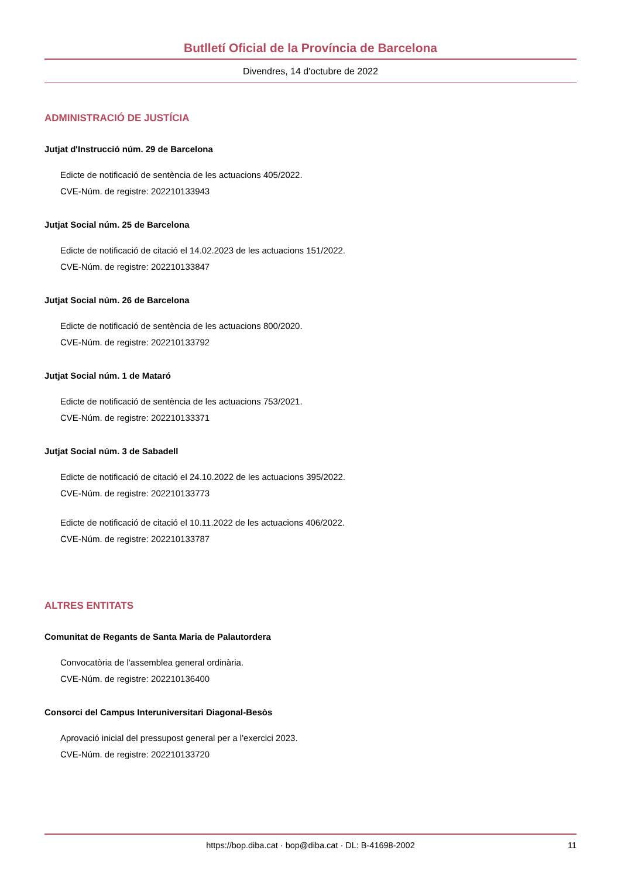Butlletí Oficial de la Província de Barcelona
Divendres, 14 d'octubre de 2022
ADMINISTRACIÓ DE JUSTÍCIA
Jutjat d'Instrucció núm. 29 de Barcelona
Edicte de notificació de sentència de les actuacions 405/2022.
CVE-Núm. de registre: 202210133943
Jutjat Social núm. 25 de Barcelona
Edicte de notificació de citació el 14.02.2023 de les actuacions 151/2022.
CVE-Núm. de registre: 202210133847
Jutjat Social núm. 26 de Barcelona
Edicte de notificació de sentència de les actuacions 800/2020.
CVE-Núm. de registre: 202210133792
Jutjat Social núm. 1 de Mataró
Edicte de notificació de sentència de les actuacions 753/2021.
CVE-Núm. de registre: 202210133371
Jutjat Social núm. 3 de Sabadell
Edicte de notificació de citació el 24.10.2022 de les actuacions 395/2022.
CVE-Núm. de registre: 202210133773
Edicte de notificació de citació el 10.11.2022 de les actuacions 406/2022.
CVE-Núm. de registre: 202210133787
ALTRES ENTITATS
Comunitat de Regants de Santa Maria de Palautordera
Convocatòria de l'assemblea general ordinària.
CVE-Núm. de registre: 202210136400
Consorci del Campus Interuniversitari Diagonal-Besòs
Aprovació inicial del pressupost general per a l'exercici 2023.
CVE-Núm. de registre: 202210133720
https://bop.diba.cat · bop@diba.cat · DL: B-41698-2002 11